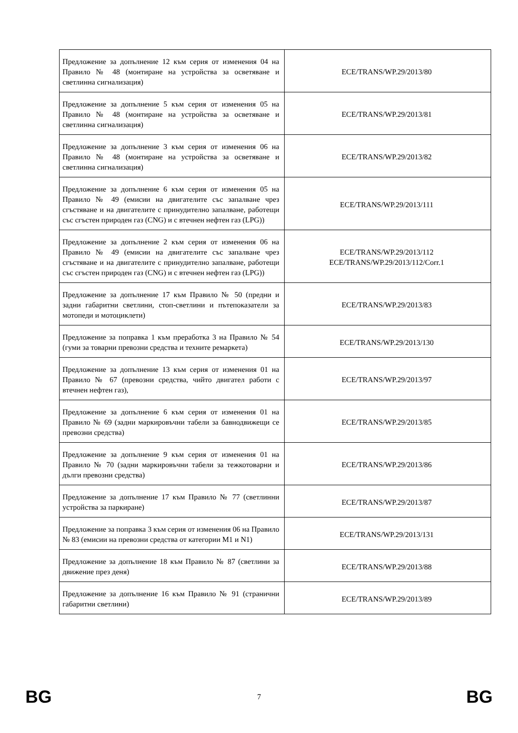| Предложение за допълнение 12 към серия от изменения 04 на Правило № 48 (монтиране на устройства за осветяване и светлинна сигнализация) | ECE/TRANS/WP.29/2013/80 |
| Предложение за допълнение 5 към серия от изменения 05 на Правило № 48 (монтиране на устройства за осветяване и светлинна сигнализация) | ECE/TRANS/WP.29/2013/81 |
| Предложение за допълнение 3 към серия от изменения 06 на Правило № 48 (монтиране на устройства за осветяване и светлинна сигнализация) | ECE/TRANS/WP.29/2013/82 |
| Предложение за допълнение 6 към серия от изменения 05 на Правило № 49 (емисии на двигателите със запалване чрез сгъстяване и на двигателите с принудително запалване, работещи със сгъстен природен газ (CNG) и с втечнен нефтен газ (LPG)) | ECE/TRANS/WP.29/2013/111 |
| Предложение за допълнение 2 към серия от изменения 06 на Правило № 49 (емисии на двигателите със запалване чрез сгъстяване и на двигателите с принудително запалване, работещи със сгъстен природен газ (CNG) и с втечнен нефтен газ (LPG)) | ECE/TRANS/WP.29/2013/112 ECE/TRANS/WP.29/2013/112/Corr.1 |
| Предложение за допълнение 17 към Правило № 50 (предни и задни габаритни светлини, стоп-светлини и пътепоказатели за мотопеди и мотоциклети) | ECE/TRANS/WP.29/2013/83 |
| Предложение за поправка 1 към преработка 3 на Правило № 54 (гуми за товарни превозни средства и техните ремаркета) | ECE/TRANS/WP.29/2013/130 |
| Предложение за допълнение 13 към серия от изменения 01 на Правило № 67 (превозни средства, чийто двигател работи с втечнен нефтен газ), | ECE/TRANS/WP.29/2013/97 |
| Предложение за допълнение 6 към серия от изменения 01 на Правило № 69 (задни маркировъчни табели за бавнодвижещи се превозни средства) | ECE/TRANS/WP.29/2013/85 |
| Предложение за допълнение 9 към серия от изменения 01 на Правило № 70 (задни маркировъчни табели за тежкотоварни и дълги превозни средства) | ECE/TRANS/WP.29/2013/86 |
| Предложение за допълнение 17 към Правило № 77 (светлинни устройства за паркиране) | ECE/TRANS/WP.29/2013/87 |
| Предложение за поправка 3 към серия от изменения 06 на Правило № 83 (емисии на превозни средства от категории M1 и N1) | ECE/TRANS/WP.29/2013/131 |
| Предложение за допълнение 18 към Правило № 87 (светлини за движение през деня) | ECE/TRANS/WP.29/2013/88 |
| Предложение за допълнение 16 към Правило № 91 (странични габаритни светлини) | ECE/TRANS/WP.29/2013/89 |
BG 7 BG